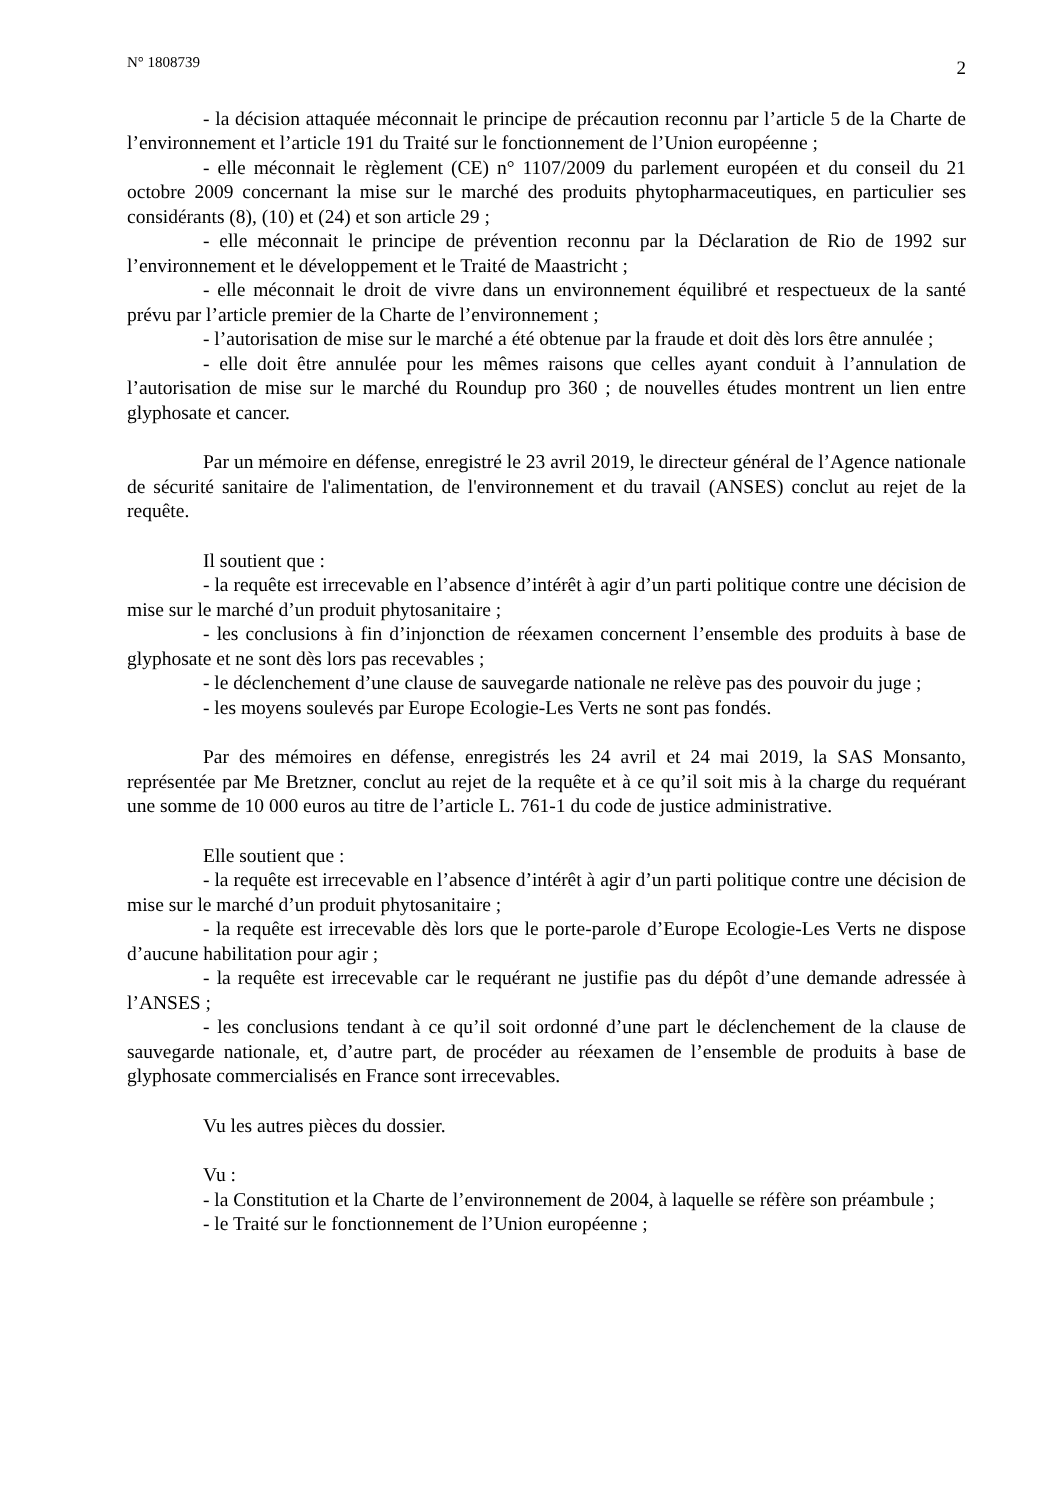N° 1808739 2
- la décision attaquée méconnait le principe de précaution reconnu par l’article 5 de la Charte de l’environnement et l’article 191 du Traité sur le fonctionnement de l’Union européenne ;
- elle méconnait le règlement (CE) n° 1107/2009 du parlement européen et du conseil du 21 octobre 2009 concernant la mise sur le marché des produits phytopharmaceutiques, en particulier ses considérants (8), (10) et (24) et son article 29 ;
- elle méconnait le principe de prévention reconnu par la Déclaration de Rio de 1992 sur l’environnement et le développement et le Traité de Maastricht ;
- elle méconnait le droit de vivre dans un environnement équilibré et respectueux de la santé prévu par l’article premier de la Charte de l’environnement ;
- l’autorisation de mise sur le marché a été obtenue par la fraude et doit dès lors être annulée ;
- elle doit être annulée pour les mêmes raisons que celles ayant conduit à l’annulation de l’autorisation de mise sur le marché du Roundup pro 360 ; de nouvelles études montrent un lien entre glyphosate et cancer.
Par un mémoire en défense, enregistré le 23 avril 2019, le directeur général de l’Agence nationale de sécurité sanitaire de l'alimentation, de l'environnement et du travail (ANSES) conclut au rejet de la requête.
Il soutient que :
- la requête est irrecevable en l’absence d’intérêt à agir d’un parti politique contre une décision de mise sur le marché d’un produit phytosanitaire ;
- les conclusions à fin d’injonction de réexamen concernent l’ensemble des produits à base de glyphosate et ne sont dès lors pas recevables ;
- le déclenchement d’une clause de sauvegarde nationale ne relève pas des pouvoir du juge ;
- les moyens soulevés par Europe Ecologie-Les Verts ne sont pas fondés.
Par des mémoires en défense, enregistrés les 24 avril et 24 mai 2019, la SAS Monsanto, représentée par Me Bretzner, conclut au rejet de la requête et à ce qu’il soit mis à la charge du requérant une somme de 10 000 euros au titre de l’article L. 761-1 du code de justice administrative.
Elle soutient que :
- la requête est irrecevable en l’absence d’intérêt à agir d’un parti politique contre une décision de mise sur le marché d’un produit phytosanitaire ;
- la requête est irrecevable dès lors que le porte-parole d’Europe Ecologie-Les Verts ne dispose d’aucune habilitation pour agir ;
- la requête est irrecevable car le requérant ne justifie pas du dépôt d’une demande adressée à l’ANSES ;
- les conclusions tendant à ce qu’il soit ordonné d’une part le déclenchement de la clause de sauvegarde nationale, et, d’autre part, de procéder au réexamen de l’ensemble de produits à base de glyphosate commercialisés en France sont irrecevables.
Vu les autres pièces du dossier.
Vu :
- la Constitution et la Charte de l’environnement de 2004, à laquelle se réfère son préambule ;
- le Traité sur le fonctionnement de l’Union européenne ;